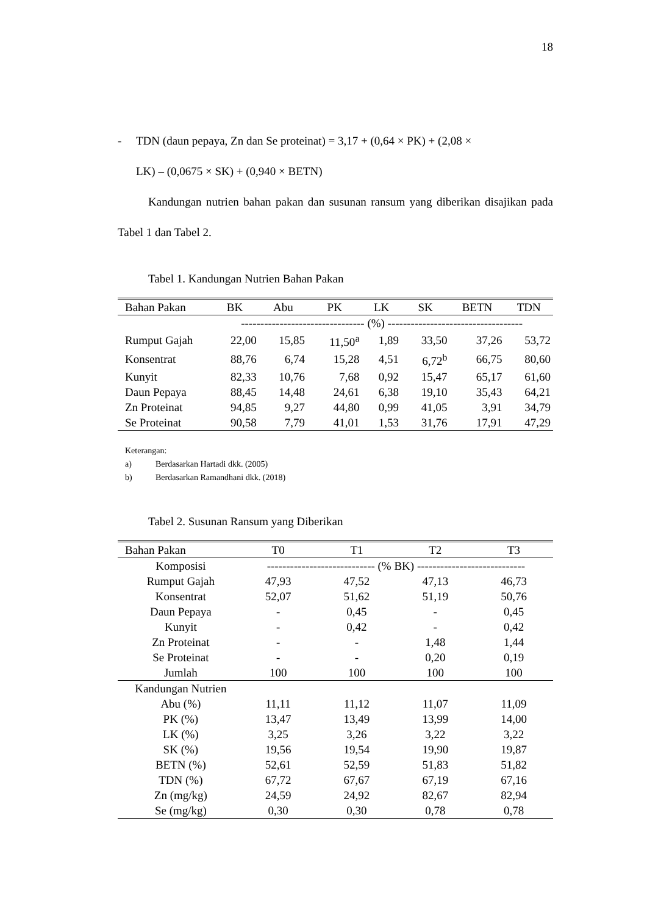18
- TDN (daun pepaya, Zn dan Se proteinat) = 3,17 + (0,64 × PK) + (2,08 ×
LK) – (0,0675 × SK) + (0,940 × BETN)
Kandungan nutrien bahan pakan dan susunan ransum yang diberikan disajikan pada Tabel 1 dan Tabel 2.
Tabel 1. Kandungan Nutrien Bahan Pakan
| Bahan Pakan | BK | Abu | PK | LK | SK | BETN | TDN |
| --- | --- | --- | --- | --- | --- | --- | --- |
| | -------------------------------- (%) ----------------------------------- | | | | | | |
| Rumput Gajah | 22,00 | 15,85 | 11,50<sup>a</sup> | 1,89 | 33,50 | 37,26 | 53,72 |
| Konsentrat | 88,76 | 6,74 | 15,28 | 4,51 | 6,72<sup>b</sup> | 66,75 | 80,60 |
| Kunyit | 82,33 | 10,76 | 7,68 | 0,92 | 15,47 | 65,17 | 61,60 |
| Daun Pepaya | 88,45 | 14,48 | 24,61 | 6,38 | 19,10 | 35,43 | 64,21 |
| Zn Proteinat | 94,85 | 9,27 | 44,80 | 0,99 | 41,05 | 3,91 | 34,79 |
| Se Proteinat | 90,58 | 7,79 | 41,01 | 1,53 | 31,76 | 17,91 | 47,29 |
Keterangan:
a) Berdasarkan Hartadi dkk. (2005)
b) Berdasarkan Ramandhani dkk. (2018)
Tabel 2. Susunan Ransum yang Diberikan
| Bahan Pakan | T0 | T1 | T2 | T3 |
| --- | --- | --- | --- | --- |
| Komposisi | ---------------------------- (% BK) ---------------------------- | | | |
| Rumput Gajah | 47,93 | 47,52 | 47,13 | 46,73 |
| Konsentrat | 52,07 | 51,62 | 51,19 | 50,76 |
| Daun Pepaya | - | 0,45 | - | 0,45 |
| Kunyit | - | 0,42 | - | 0,42 |
| Zn Proteinat | - | - | 1,48 | 1,44 |
| Se Proteinat | - | - | 0,20 | 0,19 |
| Jumlah | 100 | 100 | 100 | 100 |
| Kandungan Nutrien | | | | |
| Abu (%) | 11,11 | 11,12 | 11,07 | 11,09 |
| PK (%) | 13,47 | 13,49 | 13,99 | 14,00 |
| LK (%) | 3,25 | 3,26 | 3,22 | 3,22 |
| SK (%) | 19,56 | 19,54 | 19,90 | 19,87 |
| BETN (%) | 52,61 | 52,59 | 51,83 | 51,82 |
| TDN (%) | 67,72 | 67,67 | 67,19 | 67,16 |
| Zn (mg/kg) | 24,59 | 24,92 | 82,67 | 82,94 |
| Se (mg/kg) | 0,30 | 0,30 | 0,78 | 0,78 |